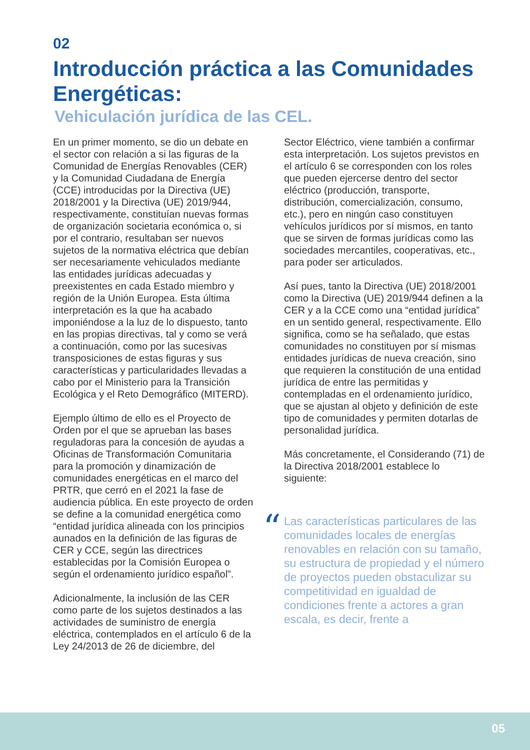02
Introducción práctica a las Comunidades Energéticas:
Vehiculación jurídica de las CEL.
En un primer momento, se dio un debate en el sector con relación a si las figuras de la Comunidad de Energías Renovables (CER) y la Comunidad Ciudadana de Energía (CCE) introducidas por la Directiva (UE) 2018/2001 y la Directiva (UE) 2019/944, respectivamente, constituían nuevas formas de organización societaria económica o, si por el contrario, resultaban ser nuevos sujetos de la normativa eléctrica que debían ser necesariamente vehiculados mediante las entidades jurídicas adecuadas y preexistentes en cada Estado miembro y región de la Unión Europea. Esta última interpretación es la que ha acabado imponiéndose a la luz de lo dispuesto, tanto en las propias directivas, tal y como se verá a continuación, como por las sucesivas transposiciones de estas figuras y sus características y particularidades llevadas a cabo por el Ministerio para la Transición Ecológica y el Reto Demográfico (MITERD).
Ejemplo último de ello es el Proyecto de Orden por el que se aprueban las bases reguladoras para la concesión de ayudas a Oficinas de Transformación Comunitaria para la promoción y dinamización de comunidades energéticas en el marco del PRTR, que cerró en el 2021 la fase de audiencia pública. En este proyecto de orden se define a la comunidad energética como “entidad jurídica alineada con los principios aunados en la definición de las figuras de CER y CCE, según las directrices establecidas por la Comisión Europea o según el ordenamiento jurídico español”.
Adicionalmente, la inclusión de las CER como parte de los sujetos destinados a las actividades de suministro de energía eléctrica, contemplados en el artículo 6 de la Ley 24/2013 de 26 de diciembre, del
Sector Eléctrico, viene también a confirmar esta interpretación. Los sujetos previstos en el artículo 6 se corresponden con los roles que pueden ejercerse dentro del sector eléctrico (producción, transporte, distribución, comercialización, consumo, etc.), pero en ningún caso constituyen vehículos jurídicos por sí mismos, en tanto que se sirven de formas jurídicas como las sociedades mercantiles, cooperativas, etc., para poder ser articulados.
Así pues, tanto la Directiva (UE) 2018/2001 como la Directiva (UE) 2019/944 definen a la CER y a la CCE como una “entidad jurídica” en un sentido general, respectivamente. Ello significa, como se ha señalado, que estas comunidades no constituyen por sí mismas entidades jurídicas de nueva creación, sino que requieren la constitución de una entidad jurídica de entre las permitidas y contempladas en el ordenamiento jurídico, que se ajustan al objeto y definición de este tipo de comunidades y permiten dotarlas de personalidad jurídica.
Más concretamente, el Considerando (71) de la Directiva 2018/2001 establece lo siguiente:
“Las características particulares de las comunidades locales de energías renovables en relación con su tamaño, su estructura de propiedad y el número de proyectos pueden obstaculizar su competitividad en igualdad de condiciones frente a actores a gran escala, es decir, frente a
05